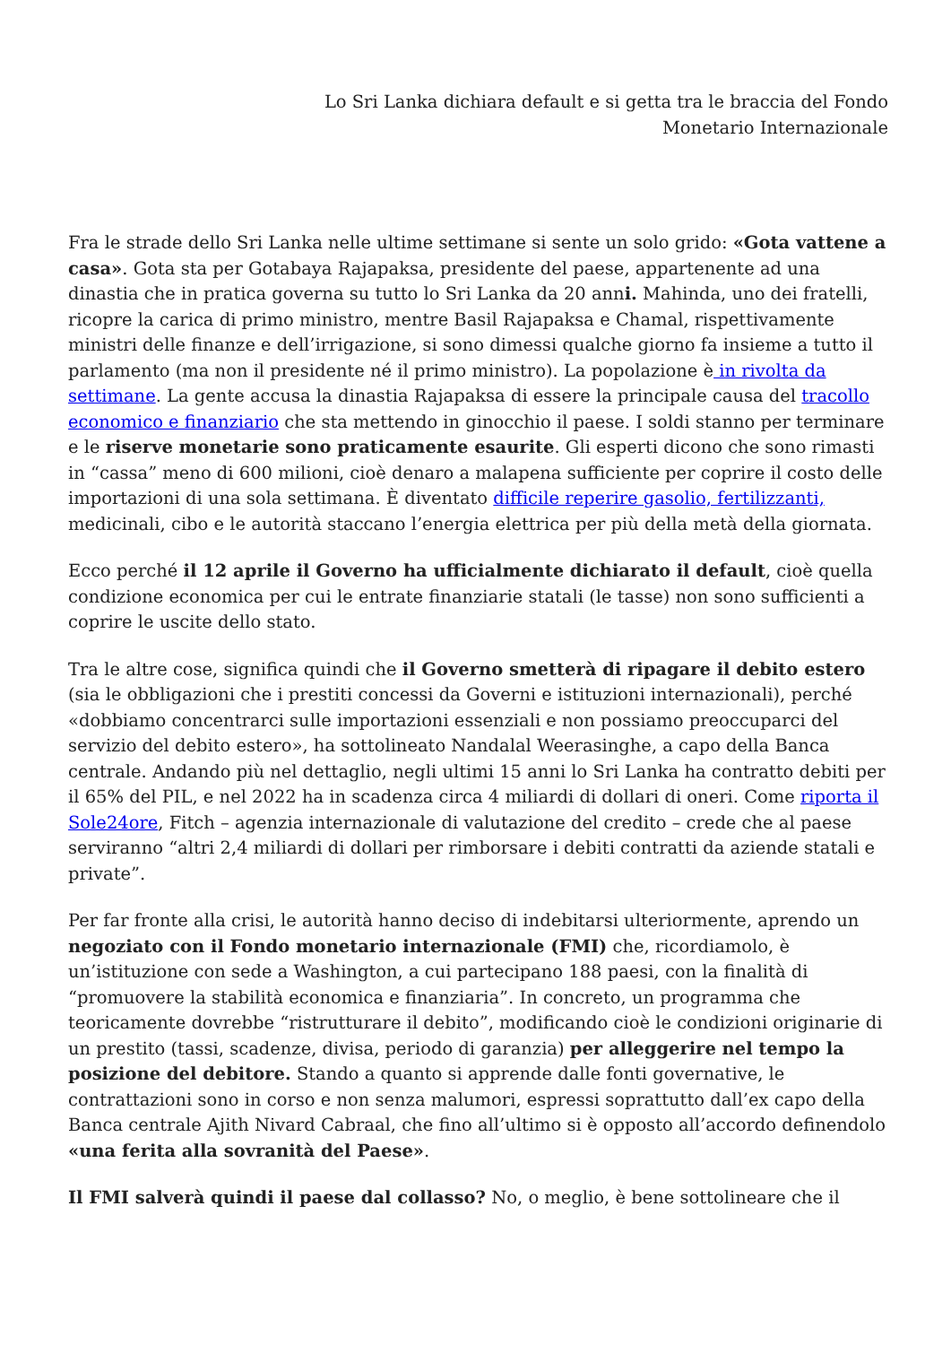Lo Sri Lanka dichiara default e si getta tra le braccia del Fondo
Monetario Internazionale
Fra le strade dello Sri Lanka nelle ultime settimane si sente un solo grido: «Gota vattene a casa». Gota sta per Gotabaya Rajapaksa, presidente del paese, appartenente ad una dinastia che in pratica governa su tutto lo Sri Lanka da 20 anni. Mahinda, uno dei fratelli, ricopre la carica di primo ministro, mentre Basil Rajapaksa e Chamal, rispettivamente ministri delle finanze e dell’irrigazione, si sono dimessi qualche giorno fa insieme a tutto il parlamento (ma non il presidente né il primo ministro). La popolazione è in rivolta da settimane. La gente accusa la dinastia Rajapaksa di essere la principale causa del tracollo economico e finanziario che sta mettendo in ginocchio il paese. I soldi stanno per terminare e le riserve monetarie sono praticamente esaurite. Gli esperti dicono che sono rimasti in “cassa” meno di 600 milioni, cioè denaro a malapena sufficiente per coprire il costo delle importazioni di una sola settimana. È diventato difficile reperire gasolio, fertilizzanti, medicinali, cibo e le autorità staccano l’energia elettrica per più della metà della giornata.
Ecco perché il 12 aprile il Governo ha ufficialmente dichiarato il default, cioè quella condizione economica per cui le entrate finanziarie statali (le tasse) non sono sufficienti a coprire le uscite dello stato.
Tra le altre cose, significa quindi che il Governo smetterà di ripagare il debito estero (sia le obbligazioni che i prestiti concessi da Governi e istituzioni internazionali), perché «dobbiamo concentrarci sulle importazioni essenziali e non possiamo preoccuparci del servizio del debito estero», ha sottolineato Nandalal Weerasinghe, a capo della Banca centrale. Andando più nel dettaglio, negli ultimi 15 anni lo Sri Lanka ha contratto debiti per il 65% del PIL, e nel 2022 ha in scadenza circa 4 miliardi di dollari di oneri. Come riporta il Sole24ore, Fitch – agenzia internazionale di valutazione del credito – crede che al paese serviranno “altri 2,4 miliardi di dollari per rimborsare i debiti contratti da aziende statali e private”.
Per far fronte alla crisi, le autorità hanno deciso di indebitarsi ulteriormente, aprendo un negoziato con il Fondo monetario internazionale (FMI) che, ricordiamolo, è un’istituzione con sede a Washington, a cui partecipano 188 paesi, con la finalità di “promuovere la stabilità economica e finanziaria”. In concreto, un programma che teoricamente dovrebbe “ristrutturare il debito”, modificando cioè le condizioni originarie di un prestito (tassi, scadenze, divisa, periodo di garanzia) per alleggerire nel tempo la posizione del debitore. Stando a quanto si apprende dalle fonti governative, le contrattazioni sono in corso e non senza malumori, espressi soprattutto dall’ex capo della Banca centrale Ajith Nivard Cabraal, che fino all’ultimo si è opposto all’accordo definendolo «una ferita alla sovranità del Paese».
Il FMI salverà quindi il paese dal collasso? No, o meglio, è bene sottolineare che il